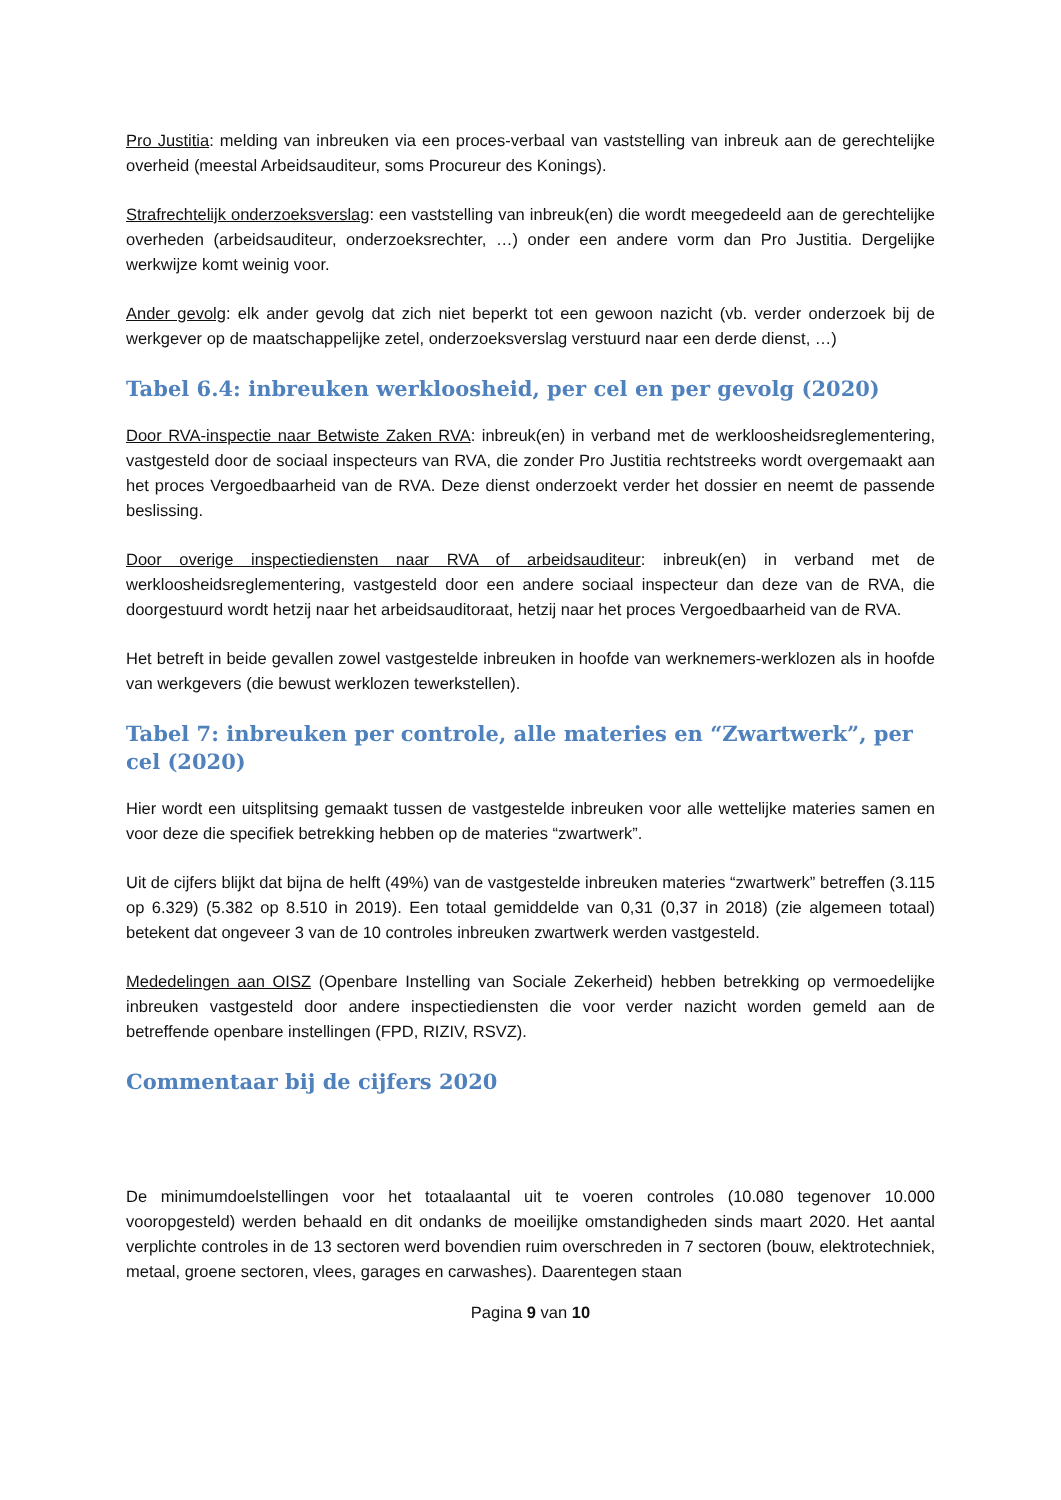Pro Justitia: melding van inbreuken via een proces-verbaal van vaststelling van inbreuk aan de gerechtelijke overheid (meestal Arbeidsauditeur, soms Procureur des Konings).
Strafrechtelijk onderzoeksverslag: een vaststelling van inbreuk(en) die wordt meegedeeld aan de gerechtelijke overheden (arbeidsauditeur, onderzoeksrechter, …) onder een andere vorm dan Pro Justitia. Dergelijke werkwijze komt weinig voor.
Ander gevolg: elk ander gevolg dat zich niet beperkt tot een gewoon nazicht (vb. verder onderzoek bij de werkgever op de maatschappelijke zetel, onderzoeksverslag verstuurd naar een derde dienst, …)
Tabel 6.4: inbreuken werkloosheid, per cel en per gevolg (2020)
Door RVA-inspectie naar Betwiste Zaken RVA: inbreuk(en) in verband met de werkloosheidsreglementering, vastgesteld door de sociaal inspecteurs van RVA, die zonder Pro Justitia rechtstreeks wordt overgemaakt aan het proces Vergoedbaarheid van de RVA. Deze dienst onderzoekt verder het dossier en neemt de passende beslissing.
Door overige inspectiediensten naar RVA of arbeidsauditeur: inbreuk(en) in verband met de werkloosheidsreglementering, vastgesteld door een andere sociaal inspecteur dan deze van de RVA, die doorgestuurd wordt hetzij naar het arbeidsauditoraat, hetzij naar het proces Vergoedbaarheid van de RVA.
Het betreft in beide gevallen zowel vastgestelde inbreuken in hoofde van werknemers-werklozen als in hoofde van werkgevers (die bewust werklozen tewerkstellen).
Tabel 7: inbreuken per controle, alle materies en “Zwartwerk”, per cel (2020)
Hier wordt een uitsplitsing gemaakt tussen de vastgestelde inbreuken voor alle wettelijke materies samen en voor deze die specifiek betrekking hebben op de materies “zwartwerk”.
Uit de cijfers blijkt dat bijna de helft (49%) van de vastgestelde inbreuken materies “zwartwerk” betreffen (3.115 op 6.329) (5.382 op 8.510 in 2019). Een totaal gemiddelde van 0,31 (0,37 in 2018) (zie algemeen totaal) betekent dat ongeveer 3 van de 10 controles inbreuken zwartwerk werden vastgesteld.
Mededelingen aan OISZ (Openbare Instelling van Sociale Zekerheid) hebben betrekking op vermoedelijke inbreuken vastgesteld door andere inspectiediensten die voor verder nazicht worden gemeld aan de betreffende openbare instellingen (FPD, RIZIV, RSVZ).
Commentaar bij de cijfers 2020
De minimumdoelstellingen voor het totaalaantal uit te voeren controles (10.080 tegenover 10.000 vooropgesteld) werden behaald en dit ondanks de moeilijke omstandigheden sinds maart 2020. Het aantal verplichte controles in de 13 sectoren werd bovendien ruim overschreden in 7 sectoren (bouw, elektrotechniek, metaal, groene sectoren, vlees, garages en carwashes). Daarentegen staan
Pagina 9 van 10